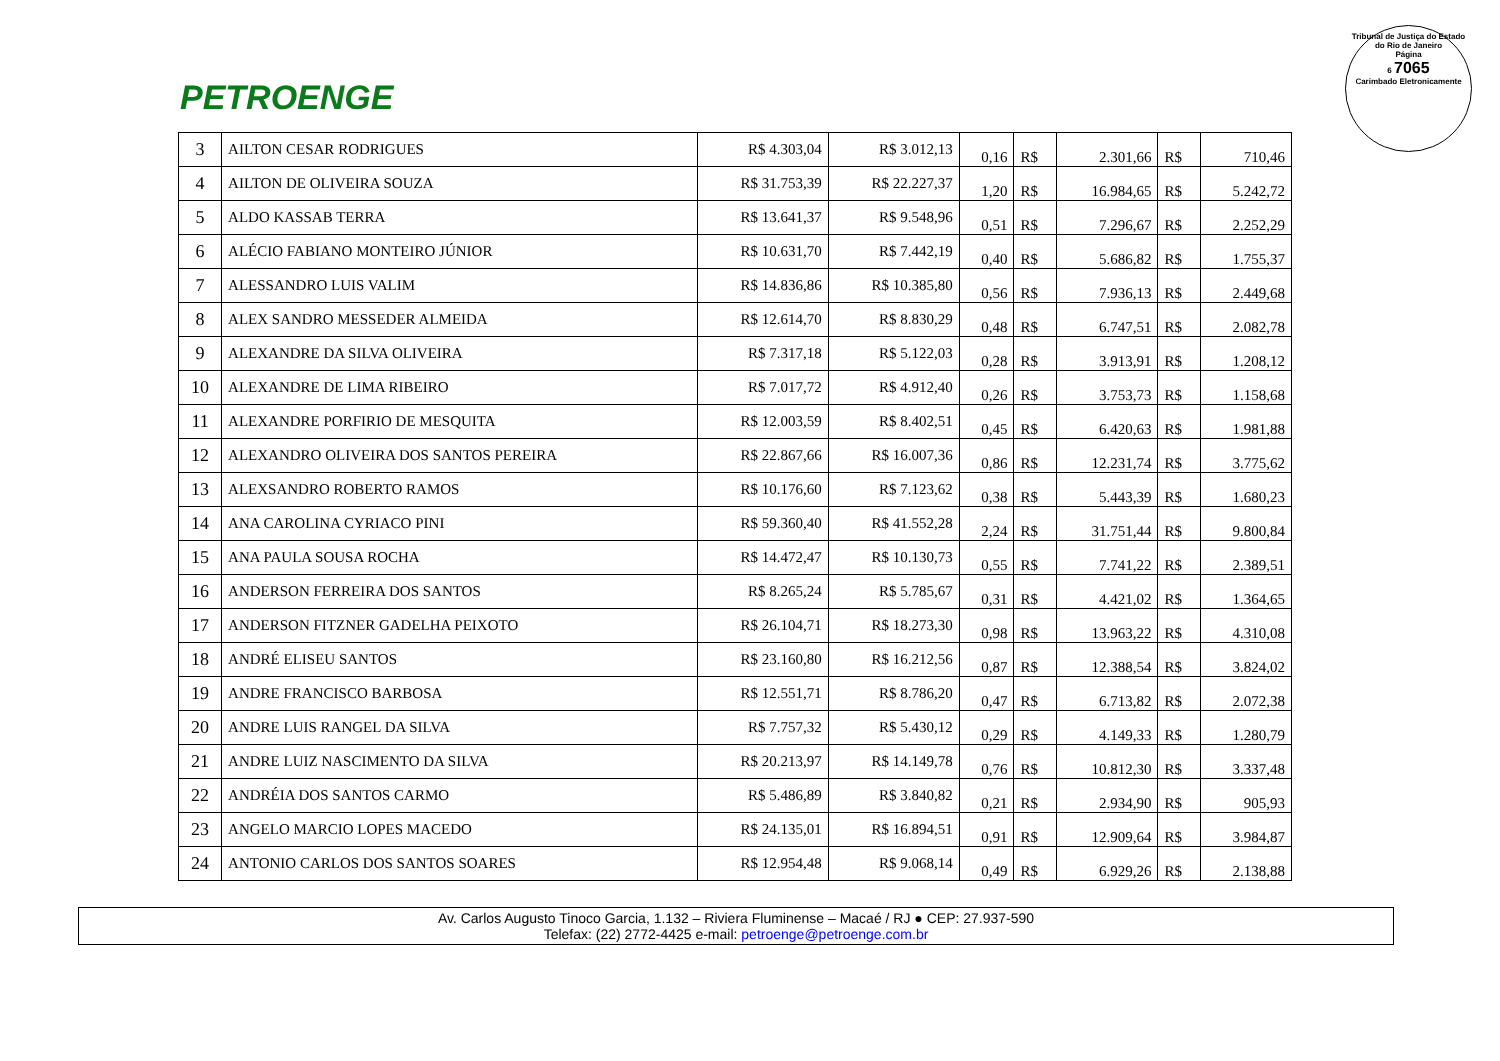PETROENGE
Tribunal de Justiça do Estado do Rio de Janeiro
Página
6 7065
Carimbado Eletronicamente
| 3 | AILTON CESAR RODRIGUES | R$ 4.303,04 | R$ 3.012,13 | 0,16 | R$ | 2.301,66 | R$ | 710,46 |
| 4 | AILTON DE OLIVEIRA SOUZA | R$ 31.753,39 | R$ 22.227,37 | 1,20 | R$ | 16.984,65 | R$ | 5.242,72 |
| 5 | ALDO KASSAB TERRA | R$ 13.641,37 | R$ 9.548,96 | 0,51 | R$ | 7.296,67 | R$ | 2.252,29 |
| 6 | ALÉCIO FABIANO MONTEIRO JÚNIOR | R$ 10.631,70 | R$ 7.442,19 | 0,40 | R$ | 5.686,82 | R$ | 1.755,37 |
| 7 | ALESSANDRO LUIS VALIM | R$ 14.836,86 | R$ 10.385,80 | 0,56 | R$ | 7.936,13 | R$ | 2.449,68 |
| 8 | ALEX SANDRO MESSEDER ALMEIDA | R$ 12.614,70 | R$ 8.830,29 | 0,48 | R$ | 6.747,51 | R$ | 2.082,78 |
| 9 | ALEXANDRE DA SILVA OLIVEIRA | R$ 7.317,18 | R$ 5.122,03 | 0,28 | R$ | 3.913,91 | R$ | 1.208,12 |
| 10 | ALEXANDRE DE LIMA RIBEIRO | R$ 7.017,72 | R$ 4.912,40 | 0,26 | R$ | 3.753,73 | R$ | 1.158,68 |
| 11 | ALEXANDRE PORFIRIO DE MESQUITA | R$ 12.003,59 | R$ 8.402,51 | 0,45 | R$ | 6.420,63 | R$ | 1.981,88 |
| 12 | ALEXANDRO OLIVEIRA DOS SANTOS PEREIRA | R$ 22.867,66 | R$ 16.007,36 | 0,86 | R$ | 12.231,74 | R$ | 3.775,62 |
| 13 | ALEXSANDRO ROBERTO RAMOS | R$ 10.176,60 | R$ 7.123,62 | 0,38 | R$ | 5.443,39 | R$ | 1.680,23 |
| 14 | ANA CAROLINA CYRIACO PINI | R$ 59.360,40 | R$ 41.552,28 | 2,24 | R$ | 31.751,44 | R$ | 9.800,84 |
| 15 | ANA PAULA SOUSA ROCHA | R$ 14.472,47 | R$ 10.130,73 | 0,55 | R$ | 7.741,22 | R$ | 2.389,51 |
| 16 | ANDERSON FERREIRA DOS SANTOS | R$ 8.265,24 | R$ 5.785,67 | 0,31 | R$ | 4.421,02 | R$ | 1.364,65 |
| 17 | ANDERSON FITZNER GADELHA PEIXOTO | R$ 26.104,71 | R$ 18.273,30 | 0,98 | R$ | 13.963,22 | R$ | 4.310,08 |
| 18 | ANDRÉ ELISEU SANTOS | R$ 23.160,80 | R$ 16.212,56 | 0,87 | R$ | 12.388,54 | R$ | 3.824,02 |
| 19 | ANDRE FRANCISCO BARBOSA | R$ 12.551,71 | R$ 8.786,20 | 0,47 | R$ | 6.713,82 | R$ | 2.072,38 |
| 20 | ANDRE LUIS RANGEL DA SILVA | R$ 7.757,32 | R$ 5.430,12 | 0,29 | R$ | 4.149,33 | R$ | 1.280,79 |
| 21 | ANDRE LUIZ NASCIMENTO DA SILVA | R$ 20.213,97 | R$ 14.149,78 | 0,76 | R$ | 10.812,30 | R$ | 3.337,48 |
| 22 | ANDRÉIA DOS SANTOS CARMO | R$ 5.486,89 | R$ 3.840,82 | 0,21 | R$ | 2.934,90 | R$ | 905,93 |
| 23 | ANGELO MARCIO LOPES MACEDO | R$ 24.135,01 | R$ 16.894,51 | 0,91 | R$ | 12.909,64 | R$ | 3.984,87 |
| 24 | ANTONIO CARLOS DOS SANTOS SOARES | R$ 12.954,48 | R$ 9.068,14 | 0,49 | R$ | 6.929,26 | R$ | 2.138,88 |
Av. Carlos Augusto Tinoco Garcia, 1.132 – Riviera Fluminense – Macaé / RJ ● CEP: 27.937-590
Telefax: (22) 2772-4425 e-mail: petroenge@petroenge.com.br